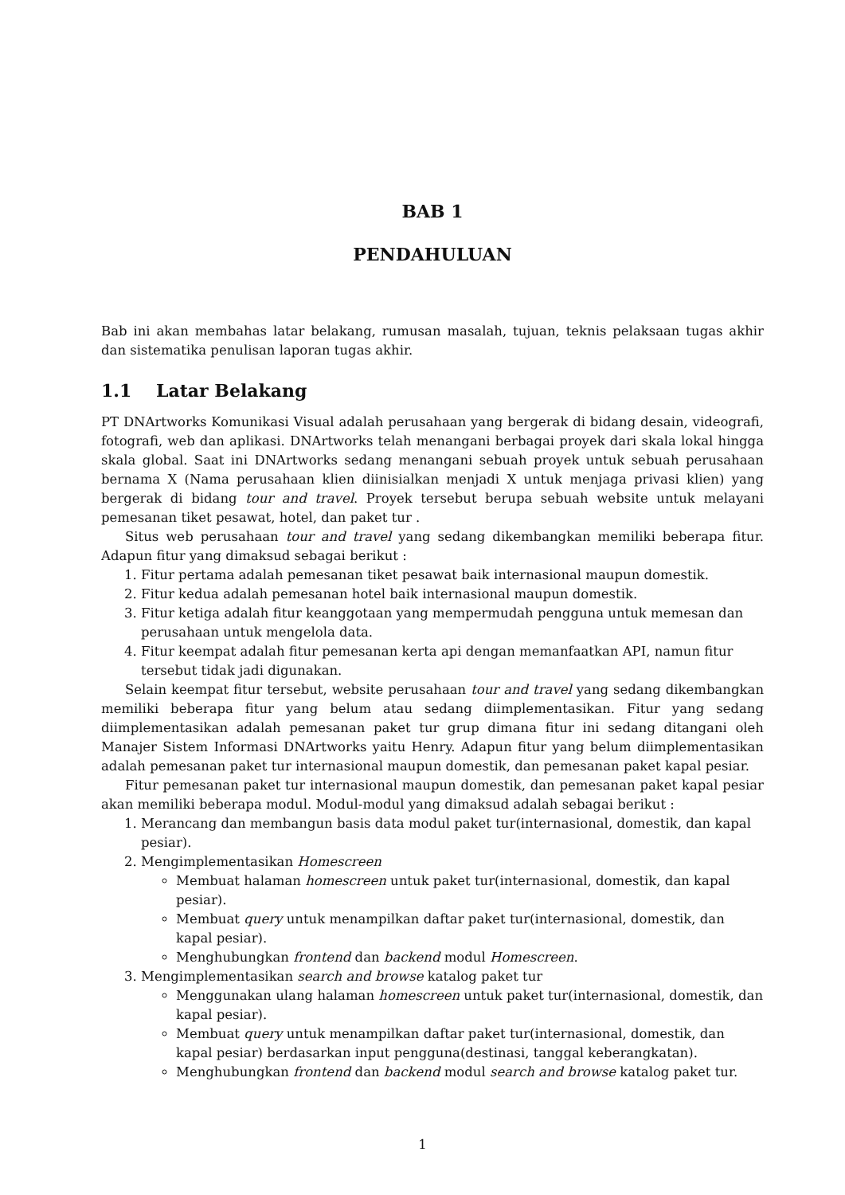BAB 1
PENDAHULUAN
Bab ini akan membahas latar belakang, rumusan masalah, tujuan, teknis pelaksaan tugas akhir dan sistematika penulisan laporan tugas akhir.
1.1 Latar Belakang
PT DNArtworks Komunikasi Visual adalah perusahaan yang bergerak di bidang desain, videografi, fotografi, web dan aplikasi. DNArtworks telah menangani berbagai proyek dari skala lokal hingga skala global. Saat ini DNArtworks sedang menangani sebuah proyek untuk sebuah perusahaan bernama X (Nama perusahaan klien diinisialkan menjadi X untuk menjaga privasi klien) yang bergerak di bidang tour and travel. Proyek tersebut berupa sebuah website untuk melayani pemesanan tiket pesawat, hotel, dan paket tur .
Situs web perusahaan tour and travel yang sedang dikembangkan memiliki beberapa fitur. Adapun fitur yang dimaksud sebagai berikut :
1. Fitur pertama adalah pemesanan tiket pesawat baik internasional maupun domestik.
2. Fitur kedua adalah pemesanan hotel baik internasional maupun domestik.
3. Fitur ketiga adalah fitur keanggotaan yang mempermudah pengguna untuk memesan dan perusahaan untuk mengelola data.
4. Fitur keempat adalah fitur pemesanan kerta api dengan memanfaatkan API, namun fitur tersebut tidak jadi digunakan.
Selain keempat fitur tersebut, website perusahaan tour and travel yang sedang dikembangkan memiliki beberapa fitur yang belum atau sedang diimplementasikan. Fitur yang sedang diimplementasikan adalah pemesanan paket tur grup dimana fitur ini sedang ditangani oleh Manajer Sistem Informasi DNArtworks yaitu Henry. Adapun fitur yang belum diimplementasikan adalah pemesanan paket tur internasional maupun domestik, dan pemesanan paket kapal pesiar.
Fitur pemesanan paket tur internasional maupun domestik, dan pemesanan paket kapal pesiar akan memiliki beberapa modul. Modul-modul yang dimaksud adalah sebagai berikut :
1. Merancang dan membangun basis data modul paket tur(internasional, domestik, dan kapal pesiar).
2. Mengimplementasikan Homescreen
Membuat halaman homescreen untuk paket tur(internasional, domestik, dan kapal pesiar).
Membuat query untuk menampilkan daftar paket tur(internasional, domestik, dan kapal pesiar).
Menghubungkan frontend dan backend modul Homescreen.
3. Mengimplementasikan search and browse katalog paket tur
Menggunakan ulang halaman homescreen untuk paket tur(internasional, domestik, dan kapal pesiar).
Membuat query untuk menampilkan daftar paket tur(internasional, domestik, dan kapal pesiar) berdasarkan input pengguna(destinasi, tanggal keberangkatan).
Menghubungkan frontend dan backend modul search and browse katalog paket tur.
1